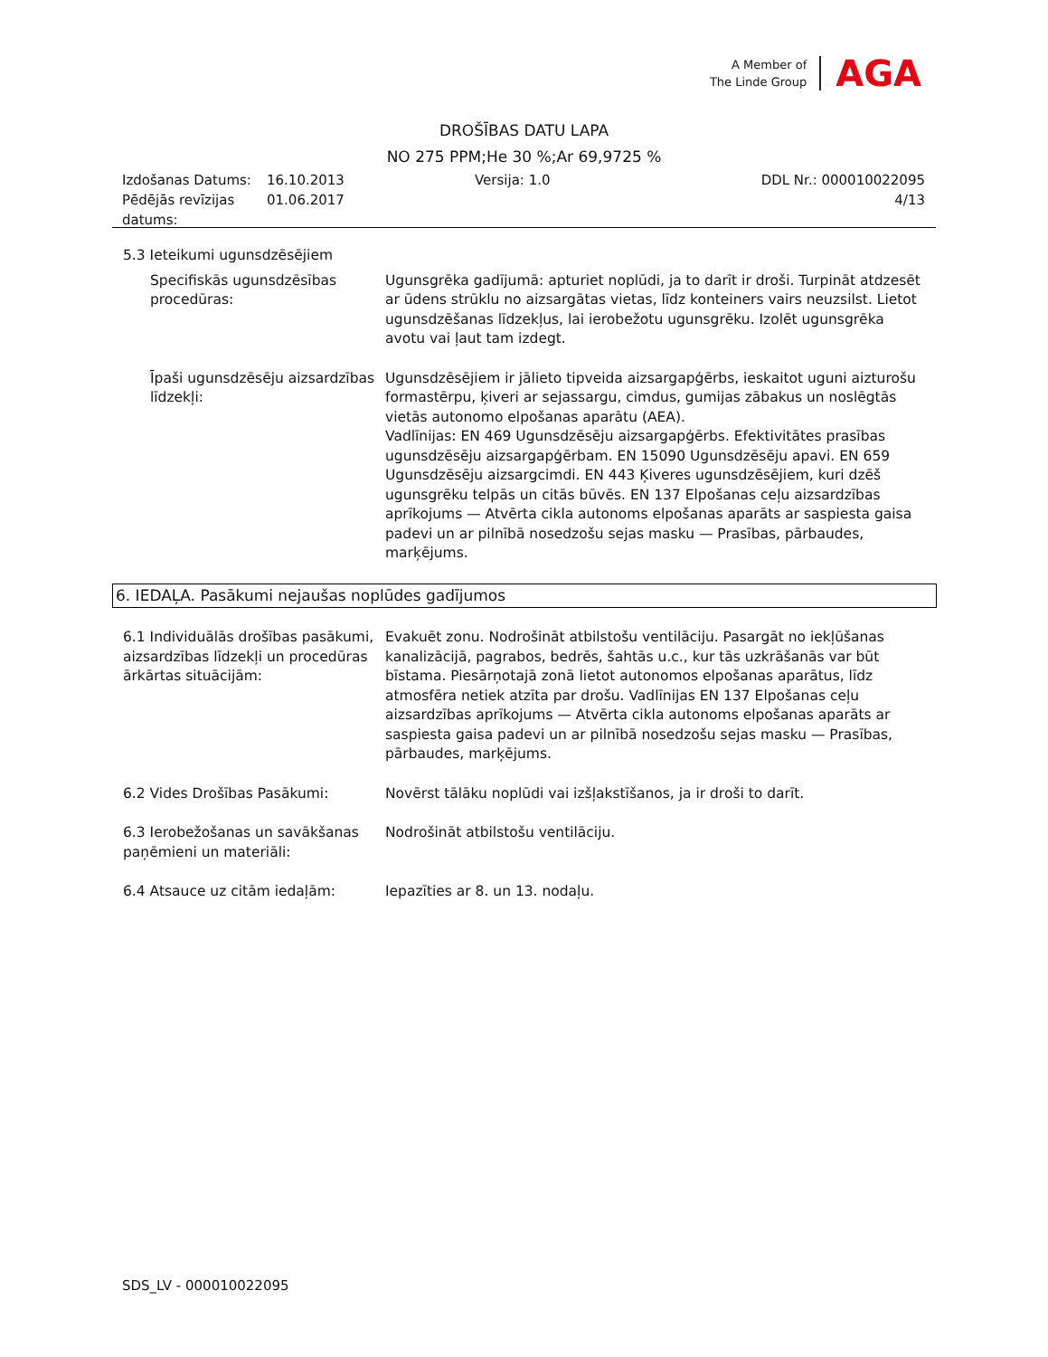A Member of
The Linde Group
AGA
DROŠĪBAS DATU LAPA
NO 275 PPM;He 30 %;Ar 69,9725 %
Izdošanas Datums:
Pēdējās revīzijas datums:
16.10.2013
01.06.2017
Versija: 1.0 DDL Nr.: 000010022095
4/13
5.3 Ieteikumi ugunsdzēsējiem
Specifiskās ugunsdzēsības procedūras:
Ugunsgrēka gadījumā: apturiet noplūdi, ja to darīt ir droši. Turpināt atdzesēt ar ūdens strūklu no aizsargātas vietas, līdz konteiners vairs neuzsilst. Lietot ugunsdzēšanas līdzekļus, lai ierobežotu ugunsgrēku. Izolēt ugunsgrēka avotu vai ļaut tam izdegt.
Īpaši ugunsdzēsēju aizsardzības līdzekļi:
Ugunsdzēsējiem ir jālieto tipveida aizsargapģērbs, ieskaitot uguni aizturošu formastērpu, ķiveri ar sejassargu, cimdus, gumijas zābakus un noslēgtās vietās autonomo elpošanas aparātu (AEA).
Vadlīnijas: EN 469 Ugunsdzēsēju aizsargapģērbs. Efektivitātes prasības ugunsdzēsēju aizsargapģērbam. EN 15090 Ugunsdzēsēju apavi. EN 659 Ugunsdzēsēju aizsargcimdi. EN 443 Ķiveres ugunsdzēsējiem, kuri dzēš ugunsgrēku telpās un citās būvēs. EN 137 Elpošanas ceļu aizsardzības aprīkojums — Atvērta cikla autonoms elpošanas aparāts ar saspiesta gaisa padevi un ar pilnībā nosedzošu sejas masku — Prasības, pārbaudes, marķējums.
6. IEDAĻA. Pasākumi nejaušas noplūdes gadījumos
6.1 Individuālās drošības pasākumi, aizsardzības līdzekļi un procedūras ārkārtas situācijām:
Evakuēt zonu. Nodrošināt atbilstošu ventilāciju. Pasargāt no iekļūšanas kanalizācijā, pagrabos, bedrēs, šahtās u.c., kur tās uzkrāšanās var būt bīstama. Piesārņotajā zonā lietot autonomos elpošanas aparātus, līdz atmosfēra netiek atzīta par drošu. Vadlīnijas EN 137 Elpošanas ceļu aizsardzības aprīkojums — Atvērta cikla autonoms elpošanas aparāts ar saspiesta gaisa padevi un ar pilnībā nosedzošu sejas masku — Prasības, pārbaudes, marķējums.
6.2 Vides Drošības Pasākumi: Novērst tālāku noplūdi vai izšļakstīšanos, ja ir droši to darīt.
6.3 Ierobežošanas un savākšanas paņēmieni un materiāli:
Nodrošināt atbilstošu ventilāciju.
6.4 Atsauce uz citām iedaļām: Iepazīties ar 8. un 13. nodaļu.
SDS_LV - 000010022095